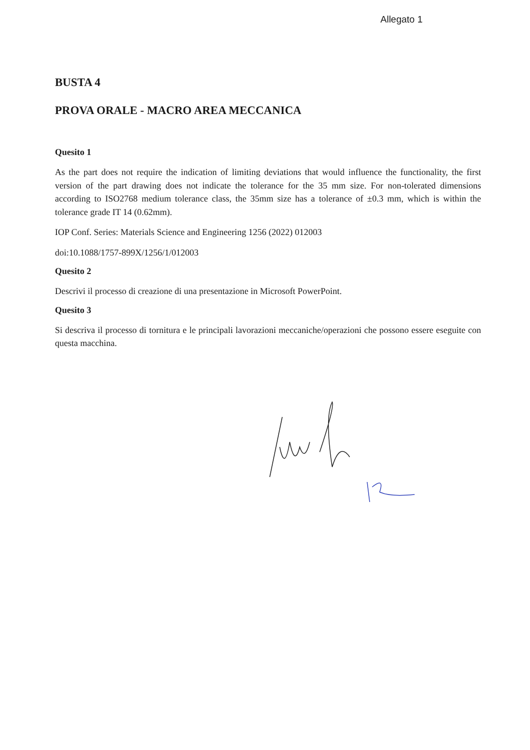Allegato 1
BUSTA 4
PROVA ORALE - MACRO AREA MECCANICA
Quesito 1
As the part does not require the indication of limiting deviations that would influence the functionality, the first version of the part drawing does not indicate the tolerance for the 35 mm size. For non-tolerated dimensions according to ISO2768 medium tolerance class, the 35mm size has a tolerance of ±0.3 mm, which is within the tolerance grade IT 14 (0.62mm).
IOP Conf. Series: Materials Science and Engineering 1256 (2022) 012003
doi:10.1088/1757-899X/1256/1/012003
Quesito 2
Descrivi il processo di creazione di una presentazione in Microsoft PowerPoint.
Quesito 3
Si descriva il processo di tornitura e le principali lavorazioni meccaniche/operazioni che possono essere eseguite con questa macchina.